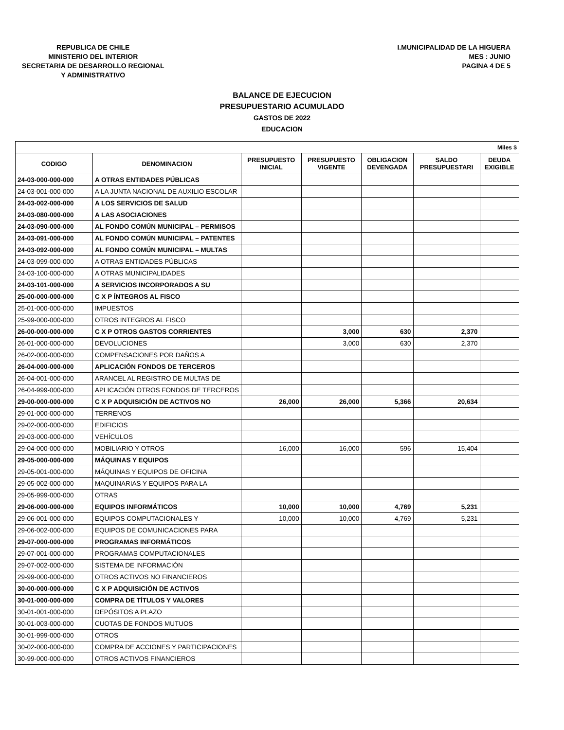REPUBLICA DE CHILE
MINISTERIO DEL INTERIOR
SECRETARIA DE DESARROLLO REGIONAL
Y ADMINISTRATIVO
I.MUNICIPALIDAD DE LA HIGUERA
MES : JUNIO
PAGINA 4 DE 5
BALANCE DE EJECUCION
PRESUPUESTARIO ACUMULADO
GASTOS DE 2022
EDUCACION
| Miles $ | | | | | | |
| CODIGO | DENOMINACION | PRESUPUESTO INICIAL | PRESUPUESTO VIGENTE | OBLIGACION DEVENGADA | SALDO PRESUPUESTARI | DEUDA EXIGIBLE |
| 24-03-000-000-000 | A OTRAS ENTIDADES PÚBLICAS | | | | | |
| 24-03-001-000-000 | A LA JUNTA NACIONAL DE AUXILIO ESCOLAR | | | | | |
| 24-03-002-000-000 | A LOS SERVICIOS DE SALUD | | | | | |
| 24-03-080-000-000 | A LAS ASOCIACIONES | | | | | |
| 24-03-090-000-000 | AL FONDO COMÚN MUNICIPAL – PERMISOS | | | | | |
| 24-03-091-000-000 | AL FONDO COMÚN MUNICIPAL – PATENTES | | | | | |
| 24-03-092-000-000 | AL FONDO COMÚN MUNICIPAL – MULTAS | | | | | |
| 24-03-099-000-000 | A OTRAS ENTIDADES PÚBLICAS | | | | | |
| 24-03-100-000-000 | A OTRAS MUNICIPALIDADES | | | | | |
| 24-03-101-000-000 | A SERVICIOS INCORPORADOS A SU | | | | | |
| 25-00-000-000-000 | C X P ÍNTEGROS AL FISCO | | | | | |
| 25-01-000-000-000 | IMPUESTOS | | | | | |
| 25-99-000-000-000 | OTROS INTEGROS AL FISCO | | | | | |
| 26-00-000-000-000 | C X P OTROS GASTOS CORRIENTES | | 3,000 | 630 | 2,370 | |
| 26-01-000-000-000 | DEVOLUCIONES | | 3,000 | 630 | 2,370 | |
| 26-02-000-000-000 | COMPENSACIONES POR DAÑOS A | | | | | |
| 26-04-000-000-000 | APLICACIÓN FONDOS DE TERCEROS | | | | | |
| 26-04-001-000-000 | ARANCEL AL REGISTRO DE MULTAS DE | | | | | |
| 26-04-999-000-000 | APLICACIÓN OTROS FONDOS DE TERCEROS | | | | | |
| 29-00-000-000-000 | C X P ADQUISICIÓN DE ACTIVOS NO | 26,000 | 26,000 | 5,366 | 20,634 | |
| 29-01-000-000-000 | TERRENOS | | | | | |
| 29-02-000-000-000 | EDIFICIOS | | | | | |
| 29-03-000-000-000 | VEHÍCULOS | | | | | |
| 29-04-000-000-000 | MOBILIARIO Y OTROS | 16,000 | 16,000 | 596 | 15,404 | |
| 29-05-000-000-000 | MÁQUINAS Y EQUIPOS | | | | | |
| 29-05-001-000-000 | MÁQUINAS Y EQUIPOS DE OFICINA | | | | | |
| 29-05-002-000-000 | MAQUINARIAS Y EQUIPOS PARA LA | | | | | |
| 29-05-999-000-000 | OTRAS | | | | | |
| 29-06-000-000-000 | EQUIPOS INFORMÁTICOS | 10,000 | 10,000 | 4,769 | 5,231 | |
| 29-06-001-000-000 | EQUIPOS COMPUTACIONALES Y | 10,000 | 10,000 | 4,769 | 5,231 | |
| 29-06-002-000-000 | EQUIPOS DE COMUNICACIONES PARA | | | | | |
| 29-07-000-000-000 | PROGRAMAS INFORMÁTICOS | | | | | |
| 29-07-001-000-000 | PROGRAMAS COMPUTACIONALES | | | | | |
| 29-07-002-000-000 | SISTEMA DE INFORMACIÓN | | | | | |
| 29-99-000-000-000 | OTROS ACTIVOS NO FINANCIEROS | | | | | |
| 30-00-000-000-000 | C X P ADQUISICIÓN DE ACTIVOS | | | | | |
| 30-01-000-000-000 | COMPRA DE TÍTULOS Y VALORES | | | | | |
| 30-01-001-000-000 | DEPÓSITOS A PLAZO | | | | | |
| 30-01-003-000-000 | CUOTAS DE FONDOS MUTUOS | | | | | |
| 30-01-999-000-000 | OTROS | | | | | |
| 30-02-000-000-000 | COMPRA DE ACCIONES Y PARTICIPACIONES | | | | | |
| 30-99-000-000-000 | OTROS ACTIVOS FINANCIEROS | | | | | |